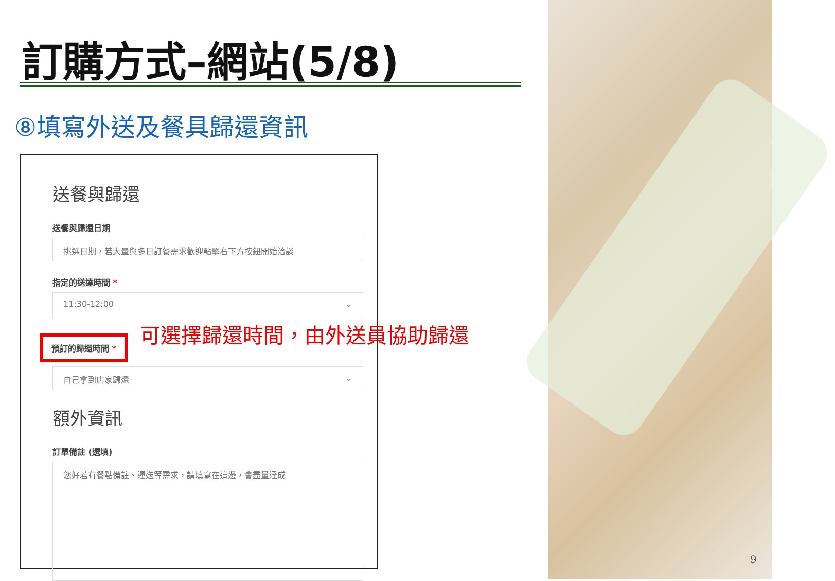訂購方式–網站(5/8)
⑧填寫外送及餐具歸還資訊
送餐與歸還
送餐與歸還日期
挑選日期，若大量與多日訂餐需求歡迎點擊右下方按鈕開始洽談
指定的送達時間 *
11:30-12:00 ⌄
預訂的歸還時間 *
自己拿到店家歸還 ⌄
額外資訊
訂單備註 (選填)
您好若有餐點備註、運送等需求，請填寫在這邊，會盡量達成
可選擇歸還時間，由外送員協助歸還
9